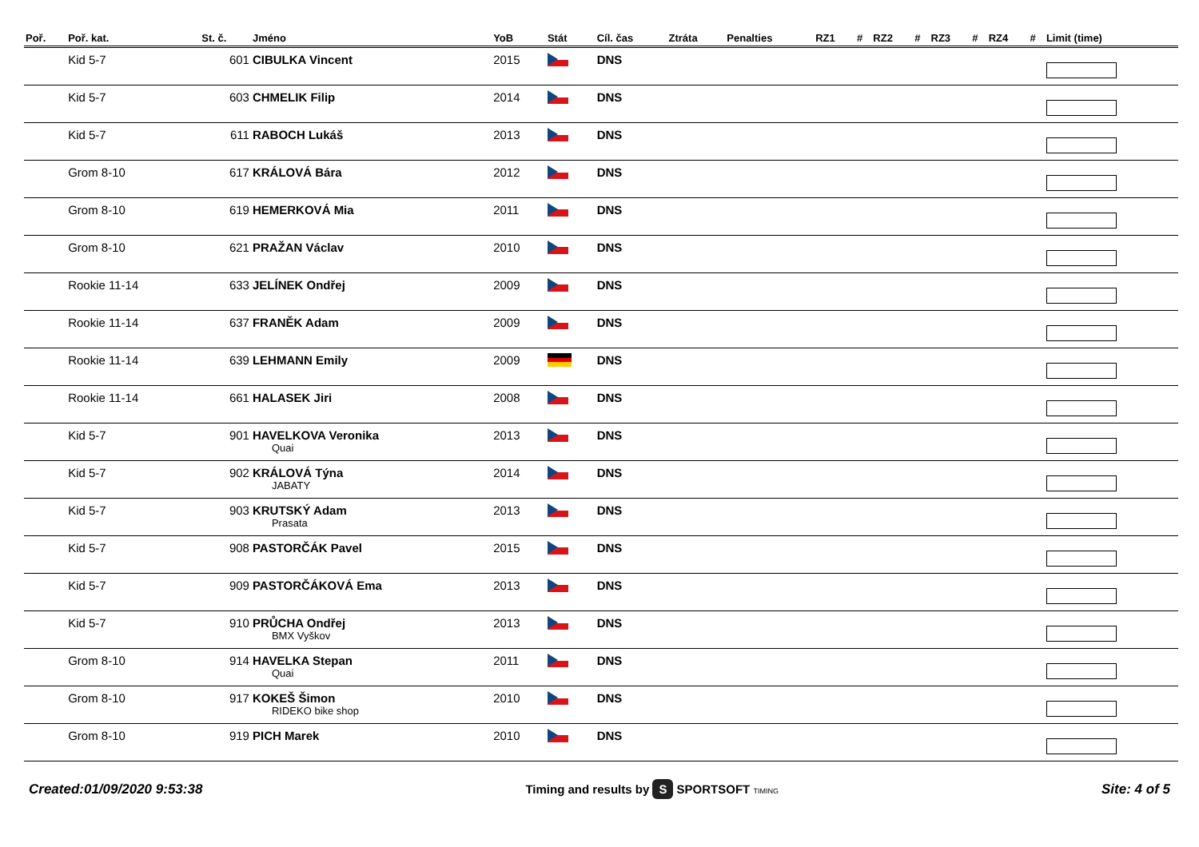| Poř. | Poř. kat. | St. č. | Jméno | YoB | Stát | Cíl. čas | Ztráta | Penalties | RZ1 | # | RZ2 | # | RZ3 | # | RZ4 | # | Limit (time) |
| --- | --- | --- | --- | --- | --- | --- | --- | --- | --- | --- | --- | --- | --- | --- | --- | --- | --- |
| | Kid 5-7 | 601 | CIBULKA Vincent | 2015 | | DNS | | | | | | | | | | | |
| | Kid 5-7 | 603 | CHMELIK Filip | 2014 | | DNS | | | | | | | | | | | |
| | Kid 5-7 | 611 | RABOCH Lukáš | 2013 | | DNS | | | | | | | | | | | |
| | Grom 8-10 | 617 | KRÁLOVÁ Bára | 2012 | | DNS | | | | | | | | | | | |
| | Grom 8-10 | 619 | HEMERKOVÁ Mia | 2011 | | DNS | | | | | | | | | | | |
| | Grom 8-10 | 621 | PRAŽAN Václav | 2010 | | DNS | | | | | | | | | | | |
| | Rookie 11-14 | 633 | JELÍNEK Ondřej | 2009 | | DNS | | | | | | | | | | | |
| | Rookie 11-14 | 637 | FRANĚK Adam | 2009 | | DNS | | | | | | | | | | | |
| | Rookie 11-14 | 639 | LEHMANN Emily | 2009 | | DNS | | | | | | | | | | | |
| | Rookie 11-14 | 661 | HALASEK Jiri | 2008 | | DNS | | | | | | | | | | | |
| | Kid 5-7 | 901 | HAVELKOVA Veronika Quai | 2013 | | DNS | | | | | | | | | | | |
| | Kid 5-7 | 902 | KRÁLOVÁ Týna JABATY | 2014 | | DNS | | | | | | | | | | | |
| | Kid 5-7 | 903 | KRUTSKÝ Adam Prasata | 2013 | | DNS | | | | | | | | | | | |
| | Kid 5-7 | 908 | PASTORČÁK Pavel | 2015 | | DNS | | | | | | | | | | | |
| | Kid 5-7 | 909 | PASTORČÁKOVÁ Ema | 2013 | | DNS | | | | | | | | | | | |
| | Kid 5-7 | 910 | PRŮCHA Ondřej BMX Vyškov | 2013 | | DNS | | | | | | | | | | | |
| | Grom 8-10 | 914 | HAVELKA Stepan Quai | 2011 | | DNS | | | | | | | | | | | |
| | Grom 8-10 | 917 | KOKEŠ Šimon RIDEKO bike shop | 2010 | | DNS | | | | | | | | | | | |
| | Grom 8-10 | 919 | PICH Marek | 2010 | | DNS | | | | | | | | | | | |
Created:01/09/2020 9:53:38
Timing and results by S SPORTSOFT TIMING
Site: 4 of 5